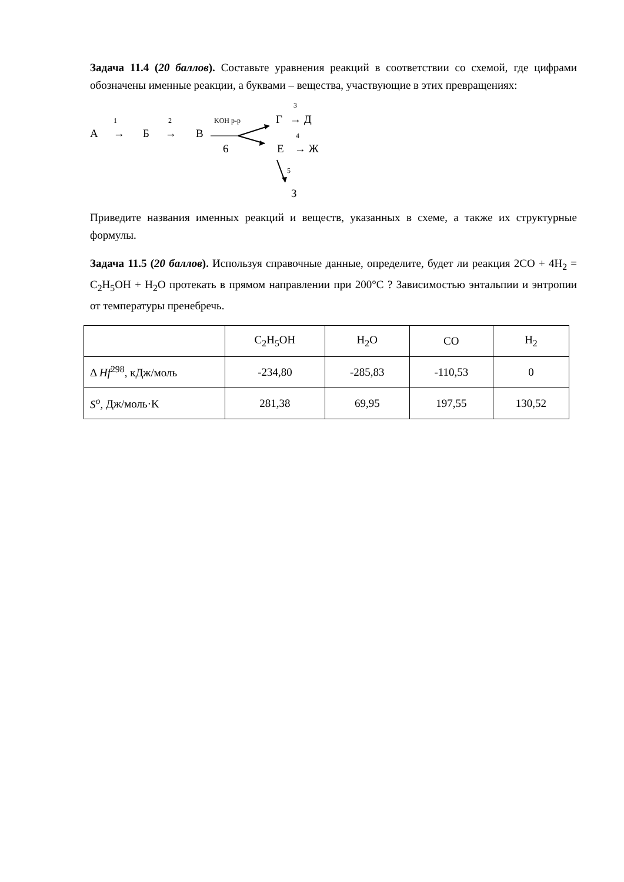Задача 11.4 (20 баллов). Составьте уравнения реакций в соответствии со схемой, где цифрами обозначены именные реакции, а буквами – вещества, участвующие в этих превращениях:
1 2 KOH р-р
3
4
5
А → Б → В
6
Г → Д
Е → Ж
З
Приведите названия именных реакций и веществ, указанных в схеме, а также их структурные формулы.
Задача 11.5 (20 баллов). Используя справочные данные, определите, будет ли реакция 2CO + 4H<sub>2</sub> = C<sub>2</sub>H<sub>5</sub>OH + H<sub>2</sub>O протекать в прямом направлении при 200°C ? Зависимостью энтальпии и энтропии от температуры пренебречь.
| | C<sub>2</sub>H<sub>5</sub>OH | H<sub>2</sub>O | CO | H<sub>2</sub> |
| Δ Hf<sup>298</sup>, кДж/моль | -234,80 | -285,83 | -110,53 | 0 |
| S<sup>o</sup>, Дж/моль·K | 281,38 | 69,95 | 197,55 | 130,52 |